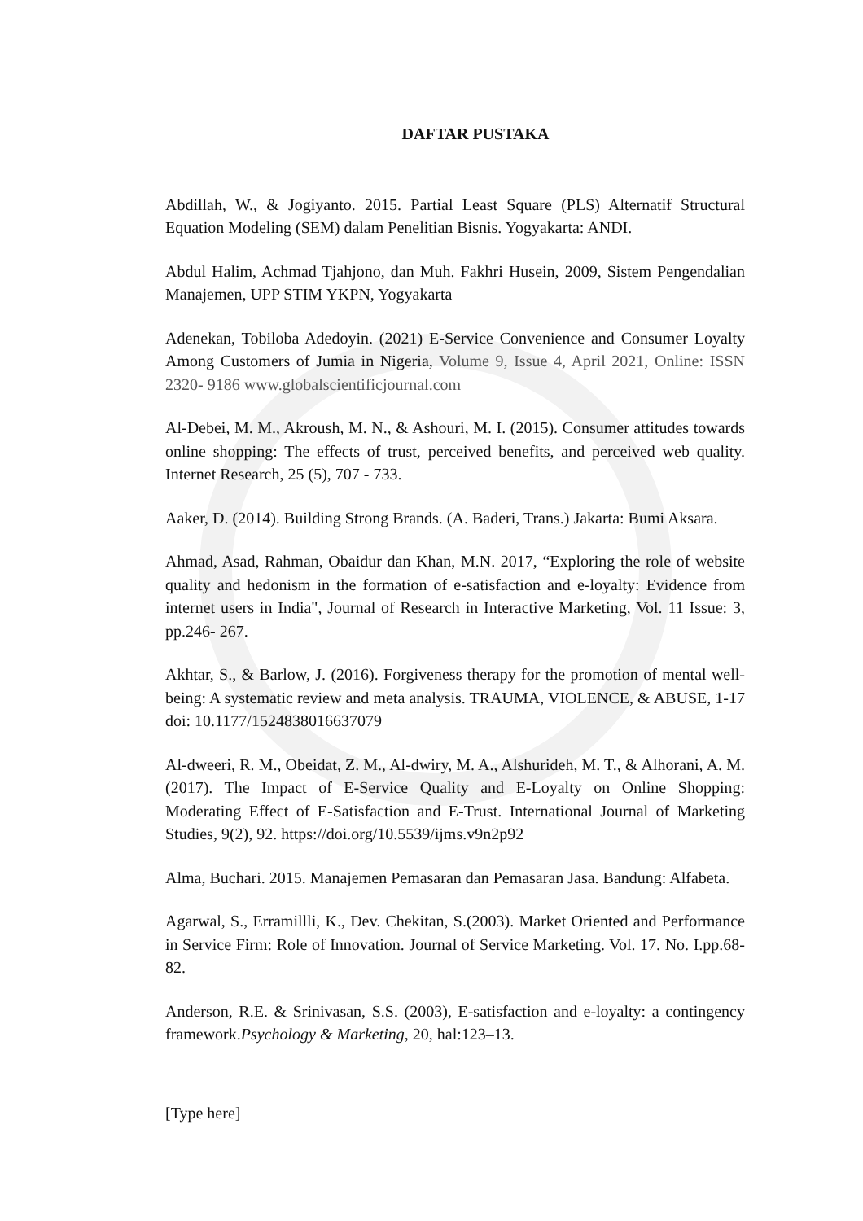DAFTAR PUSTAKA
Abdillah, W., & Jogiyanto. 2015. Partial Least Square (PLS) Alternatif Structural Equation Modeling (SEM) dalam Penelitian Bisnis. Yogyakarta: ANDI.
Abdul Halim, Achmad Tjahjono, dan Muh. Fakhri Husein, 2009, Sistem Pengendalian Manajemen, UPP STIM YKPN, Yogyakarta
Adenekan, Tobiloba Adedoyin. (2021) E-Service Convenience and Consumer Loyalty Among Customers of Jumia in Nigeria, Volume 9, Issue 4, April 2021, Online: ISSN 2320- 9186 www.globalscientificjournal.com
Al-Debei, M. M., Akroush, M. N., & Ashouri, M. I. (2015). Consumer attitudes towards online shopping: The effects of trust, perceived benefits, and perceived web quality. Internet Research, 25 (5), 707 - 733.
Aaker, D. (2014). Building Strong Brands. (A. Baderi, Trans.) Jakarta: Bumi Aksara.
Ahmad, Asad, Rahman, Obaidur dan Khan, M.N. 2017, “Exploring the role of website quality and hedonism in the formation of e-satisfaction and e-loyalty: Evidence from internet users in India", Journal of Research in Interactive Marketing, Vol. 11 Issue: 3, pp.246- 267.
Akhtar, S., & Barlow, J. (2016). Forgiveness therapy for the promotion of mental well-being: A systematic review and meta analysis. TRAUMA, VIOLENCE, & ABUSE, 1-17 doi: 10.1177/1524838016637079
Al-dweeri, R. M., Obeidat, Z. M., Al-dwiry, M. A., Alshurideh, M. T., & Alhorani, A. M. (2017). The Impact of E-Service Quality and E-Loyalty on Online Shopping: Moderating Effect of E-Satisfaction and E-Trust. International Journal of Marketing Studies, 9(2), 92. https://doi.org/10.5539/ijms.v9n2p92
Alma, Buchari. 2015. Manajemen Pemasaran dan Pemasaran Jasa. Bandung: Alfabeta.
Agarwal, S., Erramillli, K., Dev. Chekitan, S.(2003). Market Oriented and Performance in Service Firm: Role of Innovation. Journal of Service Marketing. Vol. 17. No. I.pp.68- 82.
Anderson, R.E. & Srinivasan, S.S. (2003), E-satisfaction and e-loyalty: a contingency framework.Psychology & Marketing, 20, hal:123–13.
[Type here]